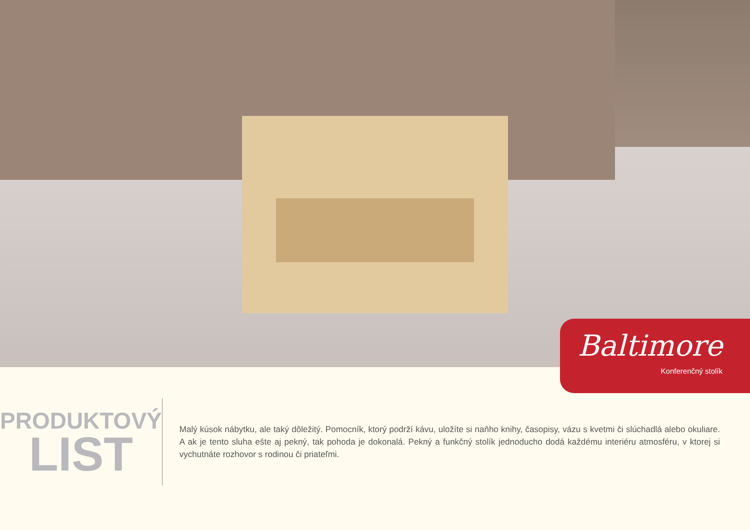Baltimore
Konferenčný stolík
PRODUKTOVÝ
LIST
Malý kúsok nábytku, ale taký dôležitý. Pomocník, ktorý podrží kávu, uložíte si naňho knihy, časopisy, vázu s kvetmi či slúchadlá alebo okuliare. A ak je tento sluha ešte aj pekný, tak pohoda je dokonalá. Pekný a funkčný stolík jednoducho dodá každému interiéru atmosféru, v ktorej si vychutnáte rozhovor s rodinou či priateľmi.